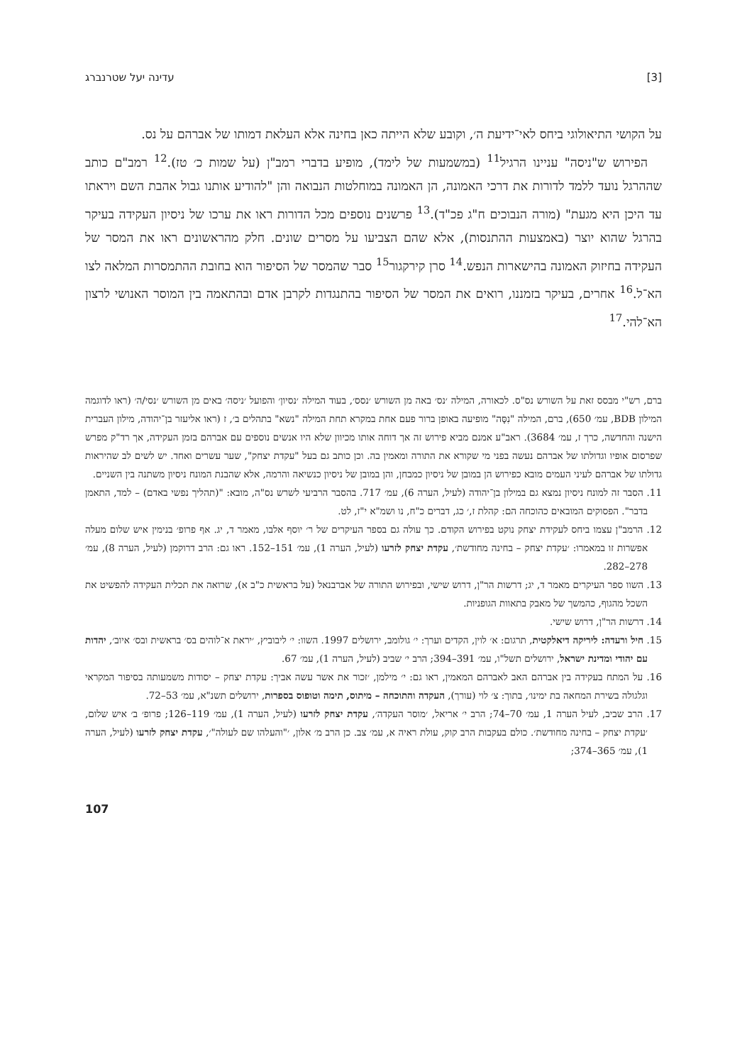[3] עדינה יעל שטרנברג
על הקושי התיאולוגי ביחס לאי־ידיעת ה׳, וקובע שלא הייתה כאן בחינה אלא העלאת דמותו של אברהם על נס.
הפירוש ש"ניסה" עניינו הרגיל<sup>11</sup> (במשמעות של לימד), מופיע בדברי רמב"ן (על שמות כ׳ טז).<sup>12</sup> רמב"ם כותב שההרגל נועד ללמד לדורות את דרכי האמונה, הן האמונה במוחלטות הנבואה והן "להודיע אותנו גבול אהבת השם ויראתו עד היכן היא מגעת" (מורה הנבוכים ח"ג פכ"ד).<sup>13</sup> פרשנים נוספים מכל הדורות ראו את ערכו של ניסיון העקידה בעיקר בהרגל שהוא יוצר (באמצעות ההתנסות), אלא שהם הצביעו על מסרים שונים. חלק מהראשונים ראו את המסר של העקידה בחיזוק האמונה בהישארות הנפש.<sup>14</sup> סרן קירקגור<sup>15</sup> סבר שהמסר של הסיפור הוא בחובת ההתמסרות המלאה לצו הא־ל.<sup>16</sup> אחרים, בעיקר בזמננו, רואים את המסר של הסיפור בהתנגדות לקרבן אדם ובהתאמה בין המוסר האנושי לרצון הא־להי.<sup>17</sup>
ברם, רש"י מבסס זאת על השורש נס"ס. לכאורה, המילה ׳נס׳ באה מן השורש ׳נסס׳, בעוד המילה ׳נסיון׳ והפועל ׳ניסה׳ באים מן השורש ׳נסי/ה׳ (ראו לדוגמה המילון BDB, עמ׳ 650), ברם, המילה "נִסָּה" מופיעה באופן ברור פעם אחת במקרא תחת המילה "נשא" בתהלים ב׳, ז (ראו אליעזר בן־יהודה, מילון העברית הישנה והחדשה, כרך ז, עמ׳ 3684). ראב"ע אמנם מביא פירוש זה אך דוחה אותו מכיוון שלא היו אנשים נוספים עם אברהם בזמן העקידה, אך רד"ק מפרש שפרסום אופיו וגדולתו של אברהם נעשה בפני מי שקורא את התורה ומאמין בה. וכן כותב גם בעל "עקדת יצחק", שער עשרים ואחד. יש לשים לב שהיראות גדולתו של אברהם לעיני העמים מובא כפירוש הן במובן של ניסיון כמבחן, והן במובן של ניסיון כנשיאה והרמה, אלא שהבנת המונח ניסיון משתנה בין השניים.
11. הסבר זה למונח ניסיון נמצא גם במילון בן־יהודה (לעיל, הערה 6), עמ׳ 717. בהסבר הרביעי לשרש נס"ה, מובא: "(תהליך נפשי באדם) – למד, התאמן בדבר". הפסוקים המובאים כהוכחה הם: קהלת ז,׳ כג, דברים כ"ח, נו ושמ"א י"ז, לט.
12. הרמב"ן עצמו ביחס לעקידת יצחק נוקט בפירוש הקודם. כך עולה גם בספר העיקרים של ר׳ יוסף אלבו, מאמר ד, יג. אף פרופ׳ בנימין איש שלום מעלה אפשרות זו במאמרו: ׳עקדת יצחק – בחינה מחודשת׳, עקדת יצחק לזרעו (לעיל, הערה 1), עמ׳ 151–152. ראו גם: הרב דרוקמן (לעיל, הערה 8), עמ׳ 278–282.
13. השוו ספר העיקרים מאמר ד, יג; דרשות הר"ן, דרוש שישי, ובפירוש התורה של אברבנאל (על בראשית כ"ב א), שרואה את תכלית העקידה להפשיט את השכל מהגוף, כהמשך של מאבק בתאוות הגופניות.
14. דרשות הר"ן, דרוש שישי.
15. חיל ורעדה: ליריקה דיאלקטית, תרגום: א׳ לוין, הקדים וערך: י׳ גולומב, ירושלים 1997. השוו: י׳ ליבוביץ, ׳יראת א־לוהים בס׳ בראשית ובס׳ איוב׳, יהדות עם יהודי ומדינת ישראל, ירושלים תשל"ו, עמ׳ 391–394; הרב י׳ שביב (לעיל, הערה 1), עמ׳ 67.
16. על המתח בעקידה בין אברהם האב לאברהם המאמין, ראו גם: י׳ מילמן, ׳זכור את אשר עשה אביך: עקדת יצחק – יסודות משמעותה בסיפור המקראי וגלגולה בשירת המחאה בת ימינו׳, בתוך: צ׳ לוי (עורך), העקדה והתוכחה – מיתוס, תימה וטופוס בספרות, ירושלים תשנ"א, עמ׳ 53–72.
17. הרב שביב, לעיל הערה 1, עמ׳ 70–74; הרב י׳ אריאל, ׳מוסר העקדה׳, עקדת יצחק לזרעו (לעיל, הערה 1), עמ׳ 119–126; פרופ׳ ב׳ איש שלום, ׳עקדת יצחק – בחינה מחודשת׳. כולם בעקבות הרב קוק, עולת ראיה א, עמ׳ צב. כן הרב מ׳ אלון, ׳"והעלהו שם לעולה"׳, עקדת יצחק לזרעו (לעיל, הערה 1), עמ׳ 365–374;
107